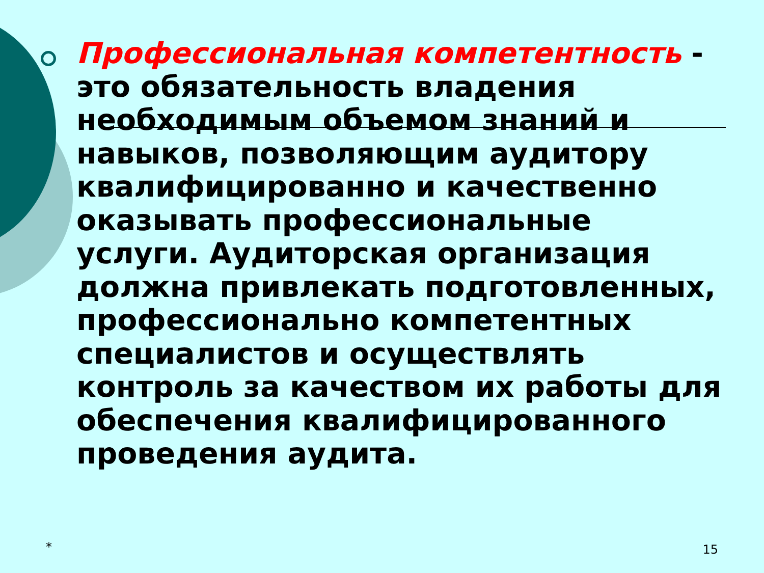Профессиональная компетентность - это обязательность владения необходимым объемом знаний и навыков, позволяющим аудитору квалифицированно и качественно оказывать профессиональные услуги. Аудиторская организация должна привлекать подготовленных, профессионально компетентных специалистов и осуществлять контроль за качеством их работы для обеспечения квалифицированного проведения аудита.
* 15